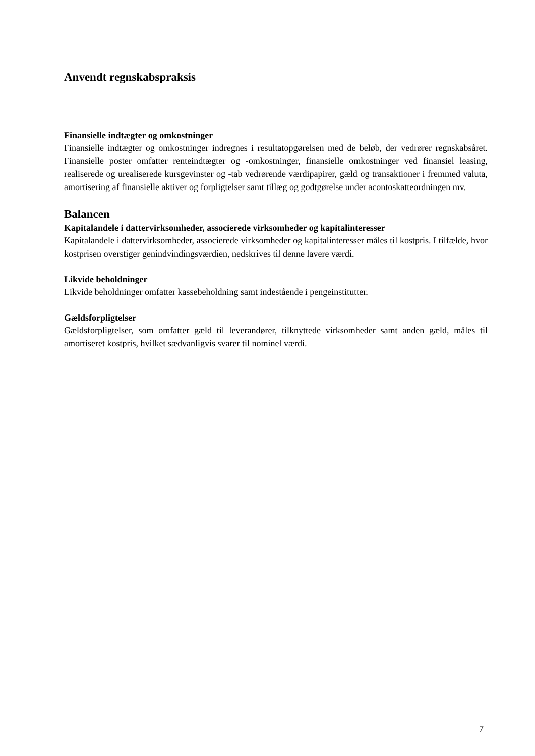Anvendt regnskabspraksis
Finansielle indtægter og omkostninger
Finansielle indtægter og omkostninger indregnes i resultatopgørelsen med de beløb, der vedrører regnskabsåret. Finansielle poster omfatter renteindtægter og -omkostninger, finansielle omkostninger ved finansiel leasing, realiserede og urealiserede kursgevinster og -tab vedrørende værdipapirer, gæld og transaktioner i fremmed valuta, amortisering af finansielle aktiver og forpligtelser samt tillæg og godtgørelse under acontoskatteordningen mv.
Balancen
Kapitalandele i dattervirksomheder, associerede virksomheder og kapitalinteresser
Kapitalandele i dattervirksomheder, associerede virksomheder og kapitalinteresser måles til kostpris. I tilfælde, hvor kostprisen overstiger genindvindingsværdien, nedskrives til denne lavere værdi.
Likvide beholdninger
Likvide beholdninger omfatter kassebeholdning samt indestående i pengeinstitutter.
Gældsforpligtelser
Gældsforpligtelser, som omfatter gæld til leverandører, tilknyttede virksomheder samt anden gæld, måles til amortiseret kostpris, hvilket sædvanligvis svarer til nominel værdi.
7